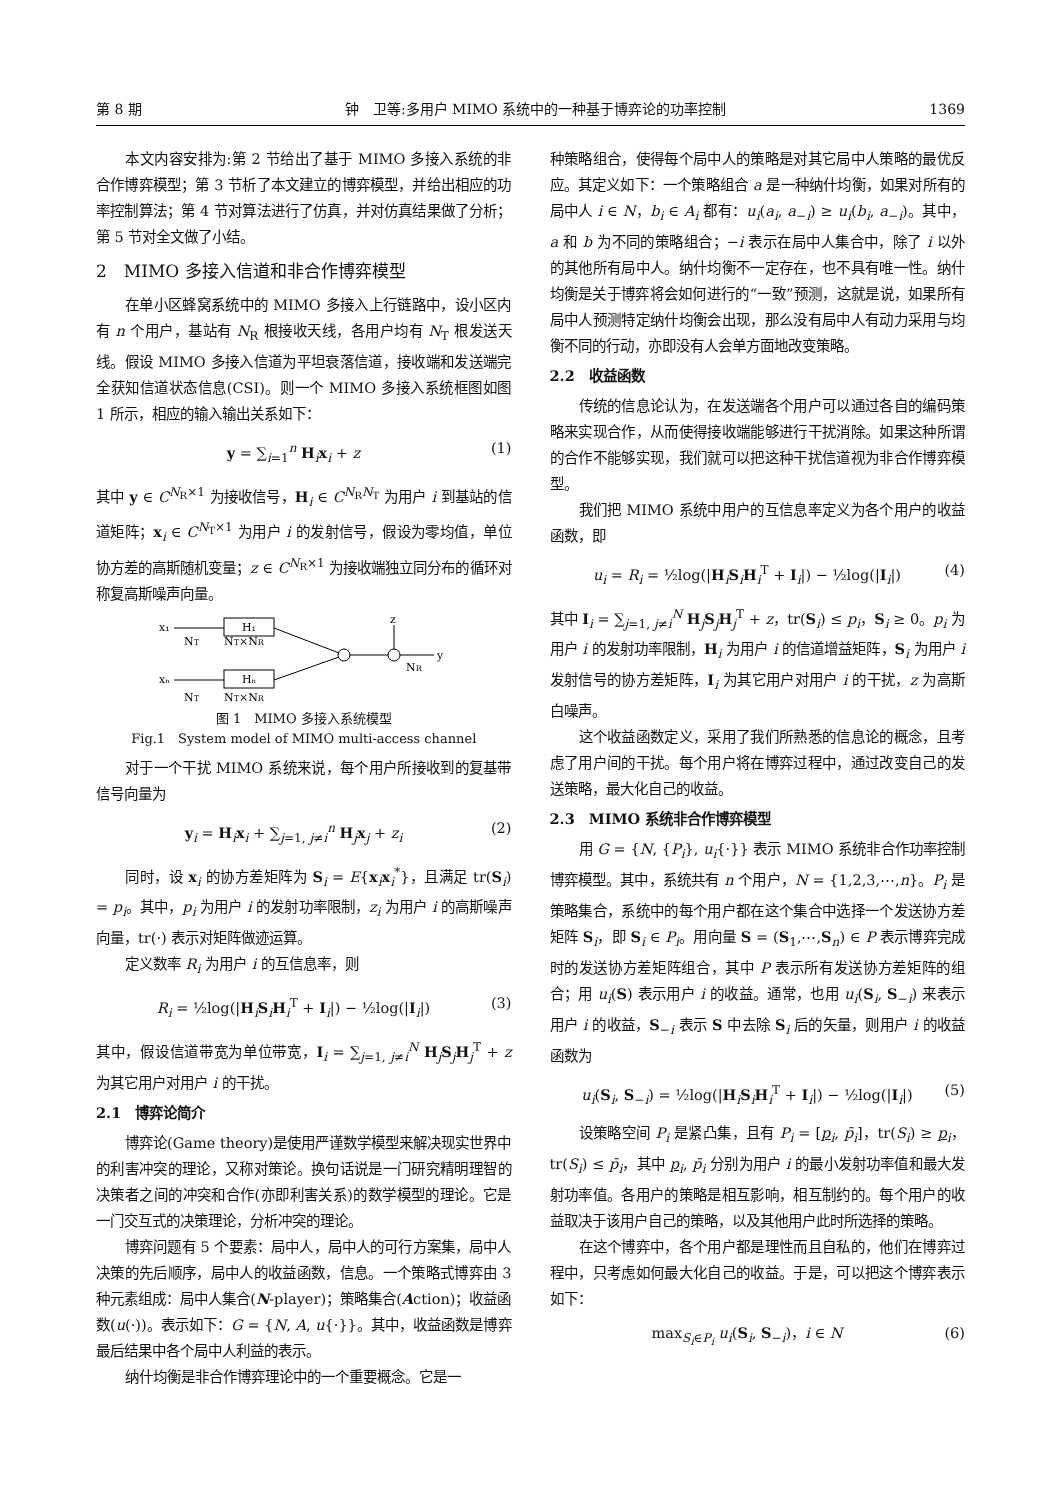第 8 期 钟　卫等:多用户 MIMO 系统中的一种基于博弈论的功率控制 1369
本文内容安排为:第 2 节给出了基于 MIMO 多接入系统的非合作博弈模型；第 3 节析了本文建立的博弈模型，并给出相应的功率控制算法；第 4 节对算法进行了仿真，并对仿真结果做了分析；第 5 节对全文做了小结。
2　MIMO 多接入信道和非合作博弈模型
在单小区蜂窝系统中的 MIMO 多接入上行链路中，设小区内有 n 个用户，基站有 N<sub>R</sub> 根接收天线，各用户均有 N<sub>T</sub> 根发送天线。假设 MIMO 多接入信道为平坦衰落信道，接收端和发送端完全获知信道状态信息(CSI)。则一个 MIMO 多接入系统框图如图 1 所示，相应的输入输出关系如下：
y = ∑<sub>i=1</sub><sup>n</sup> H<sub>i</sub>x<sub>i</sub> + z (1)
其中 y ∈ C<sup>N<sub>R</sub>×1</sup> 为接收信号，H<sub>i</sub> ∈ C<sup>N<sub>R</sub>N<sub>T</sub></sup> 为用户 i 到基站的信道矩阵；x<sub>i</sub> ∈ C<sup>N<sub>T</sub>×1</sup> 为用户 i 的发射信号，假设为零均值，单位协方差的高斯随机变量；z ∈ C<sup>N<sub>R</sub>×1</sup> 为接收端独立同分布的循环对称复高斯噪声向量。
x₁
H₁
xₙ
Hₙ
y
z
NT
NT×NR
NT
NT×NR
NR
图 1　MIMO 多接入系统模型
Fig.1　System model of MIMO multi-access channel
对于一个干扰 MIMO 系统来说，每个用户所接收到的复基带信号向量为
y<sub>i</sub> = H<sub>i</sub>x<sub>i</sub> + ∑<sub>j=1, j≠i</sub><sup>n</sup> H<sub>j</sub>x<sub>j</sub> + z<sub>i</sub> (2)
同时，设 x<sub>i</sub> 的协方差矩阵为 S<sub>i</sub> = E{x<sub>i</sub>x<sub>i</sub><sup>*</sup>}，且满足 tr(S<sub>i</sub>) = p<sub>i</sub>。其中，p<sub>i</sub> 为用户 i 的发射功率限制，z<sub>i</sub> 为用户 i 的高斯噪声向量，tr(·) 表示对矩阵做迹运算。
定义数率 R<sub>i</sub> 为用户 i 的互信息率，则
R<sub>i</sub> = ½log(|H<sub>i</sub>S<sub>i</sub>H<sub>i</sub><sup>T</sup> + I<sub>i</sub>|) − ½log(|I<sub>i</sub>|) (3)
其中，假设信道带宽为单位带宽，I<sub>i</sub> = ∑<sub>j=1, j≠i</sub><sup>N</sup> H<sub>j</sub>S<sub>j</sub>H<sub>j</sub><sup>T</sup> + z 为其它用户对用户 i 的干扰。
2.1　博弈论简介
博弈论(Game theory)是使用严谨数学模型来解决现实世界中的利害冲突的理论，又称对策论。换句话说是一门研究精明理智的决策者之间的冲突和合作(亦即利害关系)的数学模型的理论。它是一门交互式的决策理论，分析冲突的理论。
博弈问题有 5 个要素：局中人，局中人的可行方案集，局中人决策的先后顺序，局中人的收益函数，信息。一个策略式博弈由 3 种元素组成：局中人集合(N-player)；策略集合(Action)；收益函数(u(·))。表示如下：G = {N, A, u{·}}。其中，收益函数是博弈最后结果中各个局中人利益的表示。
纳什均衡是非合作博弈理论中的一个重要概念。它是一
种策略组合，使得每个局中人的策略是对其它局中人策略的最优反应。其定义如下：一个策略组合 a 是一种纳什均衡，如果对所有的局中人 i ∈ N，b<sub>i</sub> ∈ A<sub>i</sub> 都有：u<sub>i</sub>(a<sub>i</sub>, a<sub>−i</sub>) ≥ u<sub>i</sub>(b<sub>i</sub>, a<sub>−i</sub>)。其中，a 和 b 为不同的策略组合；−i 表示在局中人集合中，除了 i 以外的其他所有局中人。纳什均衡不一定存在，也不具有唯一性。纳什均衡是关于博弈将会如何进行的“一致”预测，这就是说，如果所有局中人预测特定纳什均衡会出现，那么没有局中人有动力采用与均衡不同的行动，亦即没有人会单方面地改变策略。
2.2　收益函数
传统的信息论认为，在发送端各个用户可以通过各自的编码策略来实现合作，从而使得接收端能够进行干扰消除。如果这种所谓的合作不能够实现，我们就可以把这种干扰信道视为非合作博弈模型。
我们把 MIMO 系统中用户的互信息率定义为各个用户的收益函数，即
u<sub>i</sub> = R<sub>i</sub> = ½log(|H<sub>i</sub>S<sub>i</sub>H<sub>i</sub><sup>T</sup> + I<sub>i</sub>|) − ½log(|I<sub>i</sub>|) (4)
其中 I<sub>i</sub> = ∑<sub>j=1, j≠i</sub><sup>N</sup> H<sub>j</sub>S<sub>j</sub>H<sub>j</sub><sup>T</sup> + z，tr(S<sub>i</sub>) ≤ p<sub>i</sub>，S<sub>i</sub> ≥ 0。p<sub>i</sub> 为用户 i 的发射功率限制，H<sub>i</sub> 为用户 i 的信道增益矩阵，S<sub>i</sub> 为用户 i 发射信号的协方差矩阵，I<sub>i</sub> 为其它用户对用户 i 的干扰，z 为高斯白噪声。
这个收益函数定义，采用了我们所熟悉的信息论的概念，且考虑了用户间的干扰。每个用户将在博弈过程中，通过改变自己的发送策略，最大化自己的收益。
2.3　MIMO 系统非合作博弈模型
用 G = {N, {P<sub>i</sub>}, u<sub>i</sub>{·}} 表示 MIMO 系统非合作功率控制博弈模型。其中，系统共有 n 个用户，N = {1,2,3,⋯,n}。P<sub>i</sub> 是策略集合，系统中的每个用户都在这个集合中选择一个发送协方差矩阵 S<sub>i</sub>，即 S<sub>i</sub> ∈ P<sub>i</sub>。用向量 S = (S<sub>1</sub>,⋯,S<sub>n</sub>) ∈ P 表示博弈完成时的发送协方差矩阵组合，其中 P 表示所有发送协方差矩阵的组合；用 u<sub>i</sub>(S) 表示用户 i 的收益。通常，也用 u<sub>i</sub>(S<sub>i</sub>, S<sub>−i</sub>) 来表示用户 i 的收益，S<sub>−i</sub> 表示 S 中去除 S<sub>i</sub> 后的矢量，则用户 i 的收益函数为
u<sub>i</sub>(S<sub>i</sub>, S<sub>−i</sub>) = ½log(|H<sub>i</sub>S<sub>i</sub>H<sub>i</sub><sup>T</sup> + I<sub>i</sub>|) − ½log(|I<sub>i</sub>|) (5)
设策略空间 P<sub>i</sub> 是紧凸集，且有 P<sub>i</sub> = [p<sub>i</sub>, p̄<sub>i</sub>]，tr(S<sub>i</sub>) ≥ p<sub>i</sub>，tr(S<sub>i</sub>) ≤ p̄<sub>i</sub>，其中 p<sub>i</sub>, p̄<sub>i</sub> 分别为用户 i 的最小发射功率值和最大发射功率值。各用户的策略是相互影响，相互制约的。每个用户的收益取决于该用户自己的策略，以及其他用户此时所选择的策略。
在这个博弈中，各个用户都是理性而且自私的，他们在博弈过程中，只考虑如何最大化自己的收益。于是，可以把这个博弈表示如下：
max<sub>S<sub>i</sub>∈P<sub>i</sub></sub> u<sub>i</sub>(S<sub>i</sub>, S<sub>−i</sub>)，i ∈ N (6)